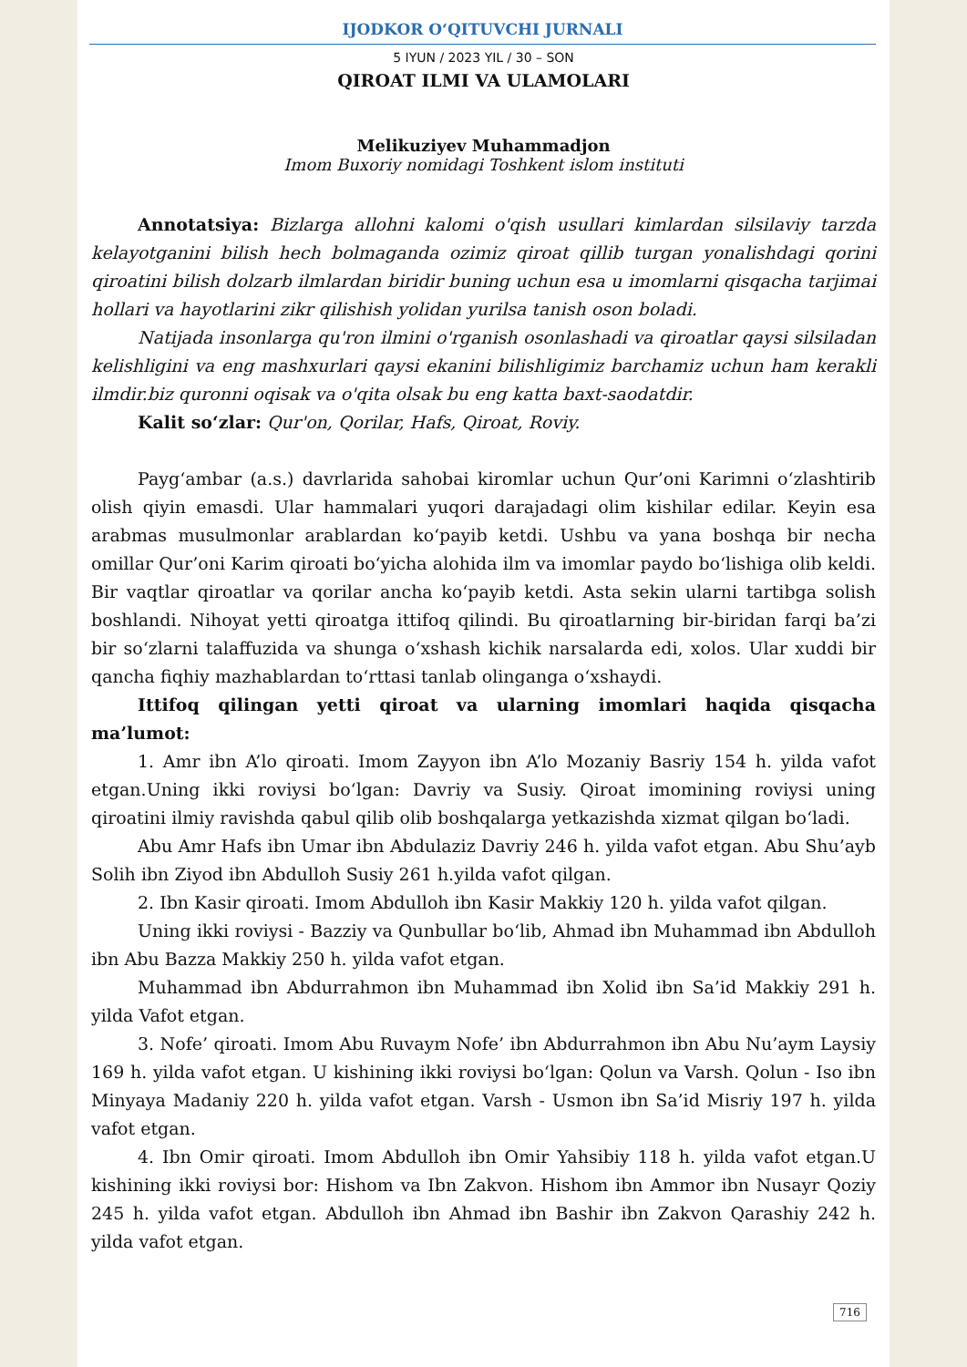IJODKOR O‘QITUVCHI JURNALI
5 IYUN / 2023 YIL / 30 – SON
QIROAT ILMI VA ULAMOLARI
Melikuziyev Muhammadjon
Imom Buxoriy nomidagi Toshkent islom instituti
Annotatsiya: Bizlarga allohni kalomi o'qish usullari kimlardan silsilaviy tarzda kelayotganini bilish hech bolmaganda ozimiz qiroat qillib turgan yonalishdagi qorini qiroatini bilish dolzarb ilmlardan biridir buning uchun esa u imomlarni qisqacha tarjimai hollari va hayotlarini zikr qilishish yolidan yurilsa tanish oson boladi.
Natijada insonlarga qu'ron ilmini o'rganish osonlashadi va qiroatlar qaysi silsiladan kelishligini va eng mashxurlari qaysi ekanini bilishligimiz barchamiz uchun ham kerakli ilmdir.biz quronni oqisak va o'qita olsak bu eng katta baxt-saodatdir.
Kalit so‘zlar: Qur'on, Qorilar, Hafs, Qiroat, Roviy.
Payg‘ambar (a.s.) davrlarida sahobai kiromlar uchun Qur’oni Karimni o‘zlashtirib olish qiyin emasdi. Ular hammalari yuqori darajadagi olim kishilar edilar. Keyin esa arabmas musulmonlar arablardan ko‘payib ketdi. Ushbu va yana boshqa bir necha omillar Qur’oni Karim qiroati bo‘yicha alohida ilm va imomlar paydo bo‘lishiga olib keldi. Bir vaqtlar qiroatlar va qorilar ancha ko‘payib ketdi. Asta sekin ularni tartibga solish boshlandi. Nihoyat yetti qiroatga ittifoq qilindi. Bu qiroatlarning bir-biridan farqi ba’zi bir so‘zlarni talaffuzida va shunga o‘xshash kichik narsalarda edi, xolos. Ular xuddi bir qancha fiqhiy mazhablardan to‘rttasi tanlab olinganga o‘xshaydi.
Ittifoq qilingan yetti qiroat va ularning imomlari haqida qisqacha ma’lumot:
1. Amr ibn A’lo qiroati. Imom Zayyon ibn A’lo Mozaniy Basriy 154 h. yilda vafot etgan.Uning ikki roviysi bo‘lgan: Davriy va Susiy. Qiroat imomining roviysi uning qiroatini ilmiy ravishda qabul qilib olib boshqalarga yetkazishda xizmat qilgan bo‘ladi.
Abu Amr Hafs ibn Umar ibn Abdulaziz Davriy 246 h. yilda vafot etgan. Abu Shu’ayb Solih ibn Ziyod ibn Abdulloh Susiy 261 h.yilda vafot qilgan.
2. Ibn Kasir qiroati. Imom Abdulloh ibn Kasir Makkiy 120 h. yilda vafot qilgan.
Uning ikki roviysi - Bazziy va Qunbullar bo‘lib, Ahmad ibn Muhammad ibn Abdulloh ibn Abu Bazza Makkiy 250 h. yilda vafot etgan.
Muhammad ibn Abdurrahmon ibn Muhammad ibn Xolid ibn Sa’id Makkiy 291 h. yilda Vafot etgan.
3. Nofe’ qiroati. Imom Abu Ruvaym Nofe’ ibn Abdurrahmon ibn Abu Nu’aym Laysiy 169 h. yilda vafot etgan. U kishining ikki roviysi bo‘lgan: Qolun va Varsh. Qolun - Iso ibn Minyaya Madaniy 220 h. yilda vafot etgan. Varsh - Usmon ibn Sa’id Misriy 197 h. yilda vafot etgan.
4. Ibn Omir qiroati. Imom Abdulloh ibn Omir Yahsibiy 118 h. yilda vafot etgan.U kishining ikki roviysi bor: Hishom va Ibn Zakvon. Hishom ibn Ammor ibn Nusayr Qoziy 245 h. yilda vafot etgan. Abdulloh ibn Ahmad ibn Bashir ibn Zakvon Qarashiy 242 h. yilda vafot etgan.
716